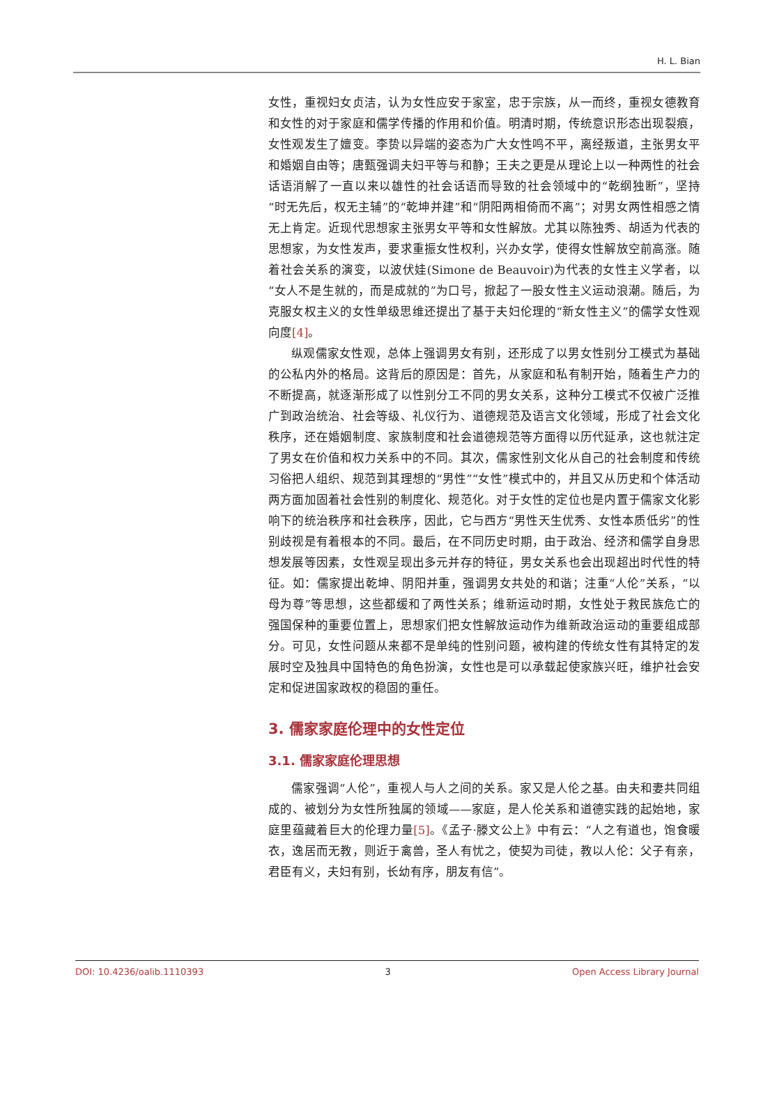H. L. Bian
女性，重视妇女贞洁，认为女性应安于家室，忠于宗族，从一而终，重视女德教育和女性的对于家庭和儒学传播的作用和价值。明清时期，传统意识形态出现裂痕，女性观发生了嬗变。李贽以异端的姿态为广大女性鸣不平，离经叛道，主张男女平和婚姻自由等；唐甄强调夫妇平等与和静；王夫之更是从理论上以一种两性的社会话语消解了一直以来以雄性的社会话语而导致的社会领域中的“乾纲独断”，坚持“时无先后，权无主辅”的“乾坤并建”和“阴阳两相倚而不离”；对男女两性相感之情无上肯定。近现代思想家主张男女平等和女性解放。尤其以陈独秀、胡适为代表的思想家，为女性发声，要求重振女性权利，兴办女学，使得女性解放空前高涨。随着社会关系的演变，以波伏娃(Simone de Beauvoir)为代表的女性主义学者，以“女人不是生就的，而是成就的”为口号，掀起了一股女性主义运动浪潮。随后，为克服女权主义的女性单级思维还提出了基于夫妇伦理的“新女性主义”的儒学女性观向度[4]。
纵观儒家女性观，总体上强调男女有别，还形成了以男女性别分工模式为基础的公私内外的格局。这背后的原因是：首先，从家庭和私有制开始，随着生产力的不断提高，就逐渐形成了以性别分工不同的男女关系，这种分工模式不仅被广泛推广到政治统治、社会等级、礼仪行为、道德规范及语言文化领域，形成了社会文化秩序，还在婚姻制度、家族制度和社会道德规范等方面得以历代延承，这也就注定了男女在价值和权力关系中的不同。其次，儒家性别文化从自己的社会制度和传统习俗把人组织、规范到其理想的“男性”“女性”模式中的，并且又从历史和个体活动两方面加固着社会性别的制度化、规范化。对于女性的定位也是内置于儒家文化影响下的统治秩序和社会秩序，因此，它与西方“男性天生优秀、女性本质低劣”的性别歧视是有着根本的不同。最后，在不同历史时期，由于政治、经济和儒学自身思想发展等因素，女性观呈现出多元并存的特征，男女关系也会出现超出时代性的特征。如：儒家提出乾坤、阴阳并重，强调男女共处的和谐；注重“人伦”关系，“以母为尊”等思想，这些都缓和了两性关系；维新运动时期，女性处于救民族危亡的强国保种的重要位置上，思想家们把女性解放运动作为维新政治运动的重要组成部分。可见，女性问题从来都不是单纯的性别问题，被构建的传统女性有其特定的发展时空及独具中国特色的角色扮演，女性也是可以承载起使家族兴旺，维护社会安定和促进国家政权的稳固的重任。
3. 儒家家庭伦理中的女性定位
3.1. 儒家家庭伦理思想
儒家强调“人伦”，重视人与人之间的关系。家又是人伦之基。由夫和妻共同组成的、被划分为女性所独属的领域——家庭，是人伦关系和道德实践的起始地，家庭里蕴藏着巨大的伦理力量[5]。《孟子·滕文公上》中有云：“人之有道也，饱食暖衣，逸居而无教，则近于禽兽，圣人有忧之，使契为司徒，教以人伦：父子有亲，君臣有义，夫妇有别，长幼有序，朋友有信”。
DOI: 10.4236/oalib.1110393 3 Open Access Library Journal